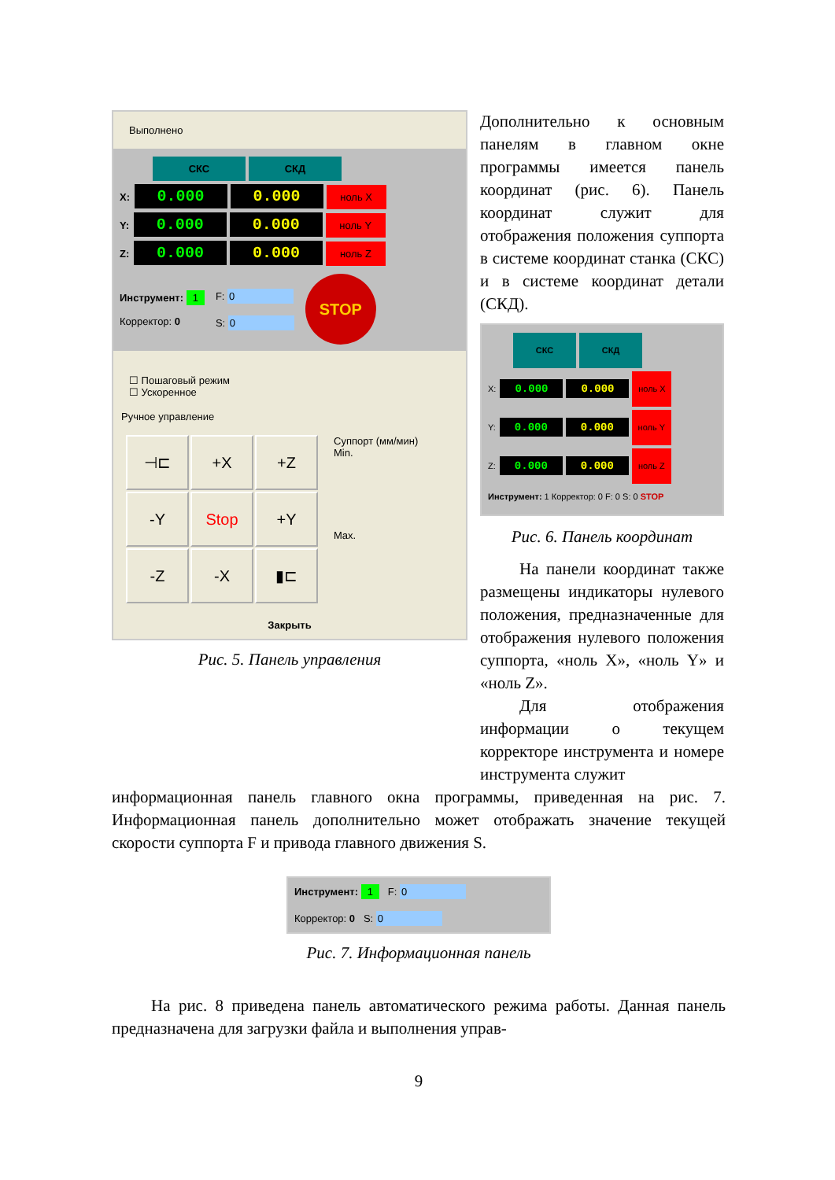Выполнено
СКС СКД
X: 0.000 0.000 ноль X
Y: 0.000 0.000 ноль Y
Z: 0.000 0.000 ноль Z
Инструмент: 1
Корректор: 0
F: 0
S: 0
STOP
☐ Пошаговый режим
☐ Ускоренное
Ручное управление
⊣⊏
+X
+Z
-Y
Stop
+Y
-Z
-X
▮⊏
Суппорт (мм/мин)
Min.
Max.
Закрыть
Рис. 5. Панель управления
Дополнительно к основным панелям в главном окне программы имеется панель координат (рис. 6). Панель координат служит для отображения положения суппорта в системе координат станка (СКС) и в системе координат детали (СКД).
СКС СКД
X: 0.000 0.000 ноль X
Y: 0.000 0.000 ноль Y
Z: 0.000 0.000 ноль Z
Инструмент: 1 Корректор: 0 F: 0 S: 0 STOP
Рис. 6. Панель координат
На панели координат также размещены индикаторы нулевого положения, предназначенные для отображения нулевого положения суппорта, «ноль X», «ноль Y» и «ноль Z».
Для отображения информации о текущем корректоре инструмента и номере инструмента служит
информационная панель главного окна программы, приведенная на рис. 7. Информационная панель дополнительно может отображать значение текущей скорости суппорта F и привода главного движения S.
Инструмент: 1 F: 0
Корректор: 0 S: 0
Рис. 7. Информационная панель
На рис. 8 приведена панель автоматического режима работы. Данная панель предназначена для загрузки файла и выполнения управ-
9